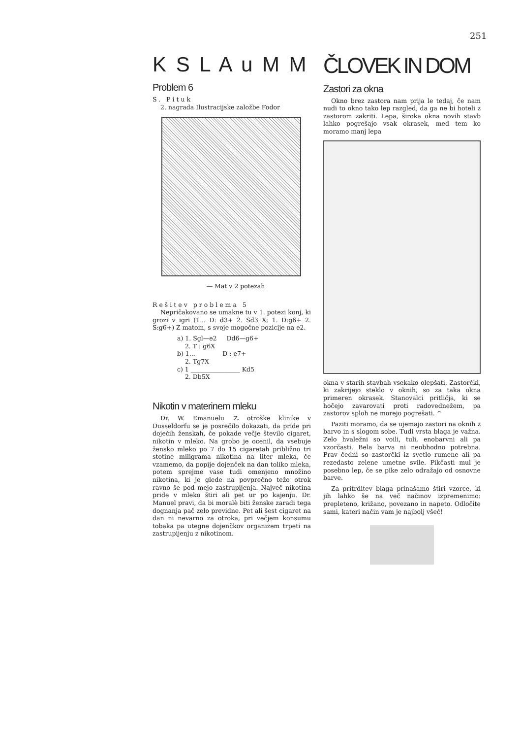251
K S L A u M M
Problem 6
S. Pituk
2. nagrada Ilustracijske založbe Fodor
— Mat v 2 potezah
Rešitev problema 5
Nepričakovano se umakne tu v 1. potezi konj, ki grozi v igri (1... D: d3+ 2. Sd3 X; 1. D:g6+ 2. S:g6+) Z matom, s svoje mogočne pozicije na e2.
a) 1. Sgl—e2 Dd6—g6+
2. T : g6X
b) 1... D : e7+
2. Tg7X
c) 1 ________________ Kd5
2. Db5X
Nikotin v materinem mleku
Dr. W. Emanuelu 7. otroške klinike v Dusseldorfu se je posrečilo dokazati, da pride pri doječih ženskah, če pokade večje število cigaret, nikotin v mleko. Na grobo je ocenil, da vsebuje žensko mleko po 7 do 15 cigaretah približno tri stotine miligrama nikotina na liter mleka, če vzamemo, da popije dojenček na dan toliko mleka, potem sprejme vase tudi omenjeno množino nikotina, ki je glede na povprečno težo otrok ravno še pod mejo zastrupijenja. Največ nikotina pride v mleko štiri ali pet ur po kajenju. Dr. Manuel pravi, da bi moralè biti ženske zaradi tega dognanja pač zelo previdne. Pet ali šest cigaret na dan ni nevarno za otroka, pri večjem konsumu tobaka pa utegne dojenčkov organizem trpeti na zastrupijenju z nikotinom.
ČLOVEK IN DOM
Zastori za okna
Okno brez zastora nam prija le tedaj, če nam nudi to okno tako lep razgled, da ga ne bi hoteli z zastorom zakriti. Lepa, široka okna novih stavb lahko pogrešajo vsak okrasek, med tem ko moramo manj lepa
okna v starih stavbah vsekako olepšati. Zastorčki, ki zakrijejo steklo v oknih, so za taka okna primeren okrasek. Stanovalci pritličja, ki se hočejo zavarovati proti radovednežem, pa zastorov sploh ne morejo pogrešati. ^
Paziti moramo, da se ujemajo zastori na oknih z barvo in s slogom sobe. Tudi vrsta blaga je važna. Zelo hvaležni so voili, tuli, enobarvni ali pa vzorčasti. Bela barva ni neobhodno potrebna. Prav čedni so zastorčki iz svetlo rumene ali pa rezedasto zelene umetne svile. Pikčasti mul je posebno lep, če se pike zelo odražajo od osnovne barve.
Za pritrditev blaga prinašamo štiri vzorce, ki jih lahko še na več načinov izpremenimo: prepleteno, križano, povezano in napeto. Odločite sami, kateri način vam je najbolj všeč!